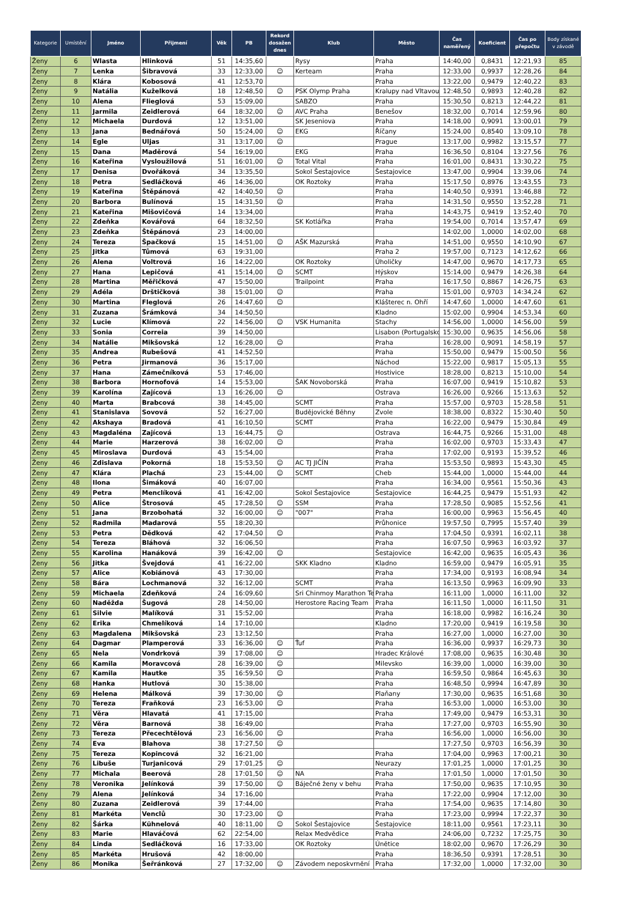| Kategorie | Umístění | Jméno | Přijmení | Věk | PB | Rekord dosažen dnes | Klub | Město | Čas naměřený | Koeficient | Čas po přepočtu | Body získané v závodě |
| --- | --- | --- | --- | --- | --- | --- | --- | --- | --- | --- | --- | --- |
| Ženy | 6 | Wlasta | Hlinková | 51 | 14:35,60 | | Rysy | Praha | 14:40,00 | 0,8431 | 12:21,93 | 85 |
| Ženy | 7 | Lenka | Šibravová | 33 | 12:33,00 | ☺ | Kerteam | Praha | 12:33,00 | 0,9937 | 12:28,26 | 84 |
| Ženy | 8 | Klára | Kobosová | 41 | 12:53,70 | | | Praha | 13:22,00 | 0,9479 | 12:40,22 | 83 |
| Ženy | 9 | Natália | Kuželková | 18 | 12:48,50 | ☺ | PSK Olymp Praha | Kralupy nad Vltavou | 12:48,50 | 0,9893 | 12:40,28 | 82 |
| Ženy | 10 | Alena | Flieglová | 53 | 15:09,00 | | SABZO | Praha | 15:30,50 | 0,8213 | 12:44,22 | 81 |
| Ženy | 11 | Jarmila | Zeidlerová | 64 | 18:32,00 | ☺ | AVC Praha | Benešov | 18:32,00 | 0,7014 | 12:59,96 | 80 |
| Ženy | 12 | Michaela | Durdová | 12 | 13:51,00 | | SK Jeseniova | Praha | 14:18,00 | 0,9091 | 13:00,01 | 79 |
| Ženy | 13 | Jana | Bednářová | 50 | 15:24,00 | ☺ | EKG | Říčany | 15:24,00 | 0,8540 | 13:09,10 | 78 |
| Ženy | 14 | Egle | Uljas | 31 | 13:17,00 | ☺ | | Prague | 13:17,00 | 0,9982 | 13:15,57 | 77 |
| Ženy | 15 | Dana | Maděrová | 54 | 16:19,00 | | EKG | Praha | 16:36,50 | 0,8104 | 13:27,56 | 76 |
| Ženy | 16 | Kateřina | Vysloužilová | 51 | 16:01,00 | ☺ | Total Vital | Praha | 16:01,00 | 0,8431 | 13:30,22 | 75 |
| Ženy | 17 | Denisa | Dvořáková | 34 | 13:35,50 | | Sokol Šestajovice | Šestajovice | 13:47,00 | 0,9904 | 13:39,06 | 74 |
| Ženy | 18 | Petra | Sedláčková | 46 | 14:36,00 | | OK Roztoky | Praha | 15:17,50 | 0,8976 | 13:43,55 | 73 |
| Ženy | 19 | Kateřina | Štěpánová | 42 | 14:40,50 | ☺ | | Praha | 14:40,50 | 0,9391 | 13:46,88 | 72 |
| Ženy | 20 | Barbora | Bulínová | 15 | 14:31,50 | ☺ | | Praha | 14:31,50 | 0,9550 | 13:52,28 | 71 |
| Ženy | 21 | Kateřina | Mišovičová | 14 | 13:34,00 | | | Praha | 14:43,75 | 0,9419 | 13:52,40 | 70 |
| Ženy | 22 | Zdeňka | Kovářová | 64 | 18:32,50 | | SK Kotlářka | Praha | 19:54,00 | 0,7014 | 13:57,47 | 69 |
| Ženy | 23 | Zdeňka | Štěpánová | 23 | 14:00,00 | | | | 14:02,00 | 1,0000 | 14:02,00 | 68 |
| Ženy | 24 | Tereza | Špačková | 15 | 14:51,00 | ☺ | AŠK Mazurská | Praha | 14:51,00 | 0,9550 | 14:10,90 | 67 |
| Ženy | 25 | Jitka | Tůmová | 63 | 19:31,00 | | | Praha 2 | 19:57,00 | 0,7123 | 14:12,62 | 66 |
| Ženy | 26 | Alena | Voltrová | 16 | 14:22,00 | | OK Roztoky | Úholičky | 14:47,00 | 0,9670 | 14:17,73 | 65 |
| Ženy | 27 | Hana | Lepičová | 41 | 15:14,00 | ☺ | SCMT | Hýskov | 15:14,00 | 0,9479 | 14:26,38 | 64 |
| Ženy | 28 | Martina | Měřičková | 47 | 15:50,00 | | Trailpoint | Praha | 16:17,50 | 0,8867 | 14:26,75 | 63 |
| Ženy | 29 | Adéla | Drštičková | 38 | 15:01,00 | ☺ | | Praha | 15:01,00 | 0,9703 | 14:34,24 | 62 |
| Ženy | 30 | Martina | Fleglová | 26 | 14:47,60 | ☺ | | Klášterec n. Ohří | 14:47,60 | 1,0000 | 14:47,60 | 61 |
| Ženy | 31 | Zuzana | Šrámková | 34 | 14:50,50 | | | Kladno | 15:02,00 | 0,9904 | 14:53,34 | 60 |
| Ženy | 32 | Lucie | Klímová | 22 | 14:56,00 | ☺ | VSK Humanita | Stachy | 14:56,00 | 1,0000 | 14:56,00 | 59 |
| Ženy | 33 | Sonia | Correia | 39 | 14:50,00 | | | Lisabon (Portugalsko | 15:30,00 | 0,9635 | 14:56,06 | 58 |
| Ženy | 34 | Natálie | Mikšovská | 12 | 16:28,00 | ☺ | | Praha | 16:28,00 | 0,9091 | 14:58,19 | 57 |
| Ženy | 35 | Andrea | Rubešová | 41 | 14:52,50 | | | Praha | 15:50,00 | 0,9479 | 15:00,50 | 56 |
| Ženy | 36 | Petra | Jirmanová | 36 | 15:17,00 | | | Náchod | 15:22,00 | 0,9817 | 15:05,13 | 55 |
| Ženy | 37 | Hana | Zámečníková | 53 | 17:46,00 | | | Hostivice | 18:28,00 | 0,8213 | 15:10,00 | 54 |
| Ženy | 38 | Barbora | Hornofová | 14 | 15:53,00 | | ŠAK Novoborská | Praha | 16:07,00 | 0,9419 | 15:10,82 | 53 |
| Ženy | 39 | Karolína | Zajícová | 13 | 16:26,00 | ☺ | | Ostrava | 16:26,00 | 0,9266 | 15:13,63 | 52 |
| Ženy | 40 | Marta | Brabcová | 38 | 14:45,00 | | SCMT | Praha | 15:57,00 | 0,9703 | 15:28,58 | 51 |
| Ženy | 41 | Stanislava | Sovová | 52 | 16:27,00 | | Budějovické Běhny | Zvole | 18:38,00 | 0,8322 | 15:30,40 | 50 |
| Ženy | 42 | Akshaya | Bradová | 41 | 16:10,50 | | SCMT | Praha | 16:22,00 | 0,9479 | 15:30,84 | 49 |
| Ženy | 43 | Magdaléna | Zajícová | 13 | 16:44,75 | ☺ | | Ostrava | 16:44,75 | 0,9266 | 15:31,00 | 48 |
| Ženy | 44 | Marie | Harzerová | 38 | 16:02,00 | ☺ | | Praha | 16:02,00 | 0,9703 | 15:33,43 | 47 |
| Ženy | 45 | Miroslava | Durdová | 43 | 15:54,00 | | | Praha | 17:02,00 | 0,9193 | 15:39,52 | 46 |
| Ženy | 46 | Zdislava | Pokorná | 18 | 15:53,50 | ☺ | AC TJ JIČÍN | Praha | 15:53,50 | 0,9893 | 15:43,30 | 45 |
| Ženy | 47 | Klára | Plachá | 23 | 15:44,00 | ☺ | SCMT | Cheb | 15:44,00 | 1,0000 | 15:44,00 | 44 |
| Ženy | 48 | Ilona | Šimáková | 40 | 16:07,00 | | | Praha | 16:34,00 | 0,9561 | 15:50,36 | 43 |
| Ženy | 49 | Petra | Menclíková | 41 | 16:42,00 | | Sokol Šestajovice | Šestajovice | 16:44,25 | 0,9479 | 15:51,93 | 42 |
| Ženy | 50 | Alice | Štrosová | 45 | 17:28,50 | ☺ | SSM | Praha | 17:28,50 | 0,9085 | 15:52,56 | 41 |
| Ženy | 51 | Jana | Brzobohatá | 32 | 16:00,00 | ☺ | "007" | Praha | 16:00,00 | 0,9963 | 15:56,45 | 40 |
| Ženy | 52 | Radmila | Madarová | 55 | 18:20,30 | | | Průhonice | 19:57,50 | 0,7995 | 15:57,40 | 39 |
| Ženy | 53 | Petra | Dědková | 42 | 17:04,50 | ☺ | | Praha | 17:04,50 | 0,9391 | 16:02,11 | 38 |
| Ženy | 54 | Tereza | Bláhová | 32 | 16:06,50 | | | Praha | 16:07,50 | 0,9963 | 16:03,92 | 37 |
| Ženy | 55 | Karolina | Hanáková | 39 | 16:42,00 | ☺ | | Šestajovice | 16:42,00 | 0,9635 | 16:05,43 | 36 |
| Ženy | 56 | Jitka | Švejdová | 41 | 16:22,00 | | SKK Kladno | Kladno | 16:59,00 | 0,9479 | 16:05,91 | 35 |
| Ženy | 57 | Alice | Kobiánová | 43 | 17:30,00 | | | Praha | 17:34,00 | 0,9193 | 16:08,94 | 34 |
| Ženy | 58 | Bára | Lochmanová | 32 | 16:12,00 | | SCMT | Praha | 16:13,50 | 0,9963 | 16:09,90 | 33 |
| Ženy | 59 | Michaela | Zdeňková | 24 | 16:09,60 | | Sri Chinmoy Marathon Te | Praha | 16:11,00 | 1,0000 | 16:11,00 | 32 |
| Ženy | 60 | Naděžda | Šugová | 28 | 14:50,00 | | Herostore Racing Team | Praha | 16:11,50 | 1,0000 | 16:11,50 | 31 |
| Ženy | 61 | Silvie | Malíková | 31 | 15:52,00 | | | Praha | 16:18,00 | 0,9982 | 16:16,24 | 30 |
| Ženy | 62 | Erika | Chmelíková | 14 | 17:10,00 | | | Kladno | 17:20,00 | 0,9419 | 16:19,58 | 30 |
| Ženy | 63 | Magdalena | Mikšovská | 23 | 13:12,50 | | | Praha | 16:27,00 | 1,0000 | 16:27,00 | 30 |
| Ženy | 64 | Dagmar | Plamperová | 33 | 16:36,00 | ☺ | Ťuf | Praha | 16:36,00 | 0,9937 | 16:29,73 | 30 |
| Ženy | 65 | Nela | Vondrková | 39 | 17:08,00 | ☺ | | Hradec Králové | 17:08,00 | 0,9635 | 16:30,48 | 30 |
| Ženy | 66 | Kamila | Moravcová | 28 | 16:39,00 | ☺ | | Milevsko | 16:39,00 | 1,0000 | 16:39,00 | 30 |
| Ženy | 67 | Kamila | Hautke | 35 | 16:59,50 | ☺ | | Praha | 16:59,50 | 0,9864 | 16:45,63 | 30 |
| Ženy | 68 | Hanka | Hutlová | 30 | 15:38,00 | | | Praha | 16:48,50 | 0,9994 | 16:47,89 | 30 |
| Ženy | 69 | Helena | Málková | 39 | 17:30,00 | ☺ | | Plaňany | 17:30,00 | 0,9635 | 16:51,68 | 30 |
| Ženy | 70 | Tereza | Fraňková | 23 | 16:53,00 | ☺ | | Praha | 16:53,00 | 1,0000 | 16:53,00 | 30 |
| Ženy | 71 | Věra | Hlavatá | 41 | 17:15,00 | | | Praha | 17:49,00 | 0,9479 | 16:53,31 | 30 |
| Ženy | 72 | Věra | Barnová | 38 | 16:49,00 | | | Praha | 17:27,00 | 0,9703 | 16:55,90 | 30 |
| Ženy | 73 | Tereza | Přecechtělová | 23 | 16:56,00 | ☺ | | Praha | 16:56,00 | 1,0000 | 16:56,00 | 30 |
| Ženy | 74 | Eva | Blahova | 38 | 17:27,50 | ☺ | | | 17:27,50 | 0,9703 | 16:56,39 | 30 |
| Ženy | 75 | Tereza | Kopincová | 32 | 16:21,00 | | | Praha | 17:04,00 | 0,9963 | 17:00,21 | 30 |
| Ženy | 76 | Libuše | Turjanicová | 29 | 17:01,25 | ☺ | | Neurazy | 17:01,25 | 1,0000 | 17:01,25 | 30 |
| Ženy | 77 | Michala | Beerová | 28 | 17:01,50 | ☺ | NA | Praha | 17:01,50 | 1,0000 | 17:01,50 | 30 |
| Ženy | 78 | Veronika | Jelínková | 39 | 17:50,00 | ☺ | Báječné ženy v behu | Praha | 17:50,00 | 0,9635 | 17:10,95 | 30 |
| Ženy | 79 | Alena | Jelínková | 34 | 17:16,00 | | | Praha | 17:22,00 | 0,9904 | 17:12,00 | 30 |
| Ženy | 80 | Zuzana | Zeidlerová | 39 | 17:44,00 | | | Praha | 17:54,00 | 0,9635 | 17:14,80 | 30 |
| Ženy | 81 | Markéta | Venclů | 30 | 17:23,00 | ☺ | | Praha | 17:23,00 | 0,9994 | 17:22,37 | 30 |
| Ženy | 82 | Šárka | Kühnelová | 40 | 18:11,00 | ☺ | Sokol Šestajovice | Šestajovice | 18:11,00 | 0,9561 | 17:23,11 | 30 |
| Ženy | 83 | Marie | Hlaváčová | 62 | 22:54,00 | | Relax Medvědice | Praha | 24:06,00 | 0,7232 | 17:25,75 | 30 |
| Ženy | 84 | Linda | Sedláčková | 16 | 17:33,00 | | OK Roztoky | Únětice | 18:02,00 | 0,9670 | 17:26,29 | 30 |
| Ženy | 85 | Markéta | Hrušová | 42 | 18:00,00 | | | Praha | 18:36,50 | 0,9391 | 17:28,51 | 30 |
| Ženy | 86 | Monika | Šeřránková | 27 | 17:32,00 | ☺ | Závodem neposkvrnění | Praha | 17:32,00 | 1,0000 | 17:32,00 | 30 |